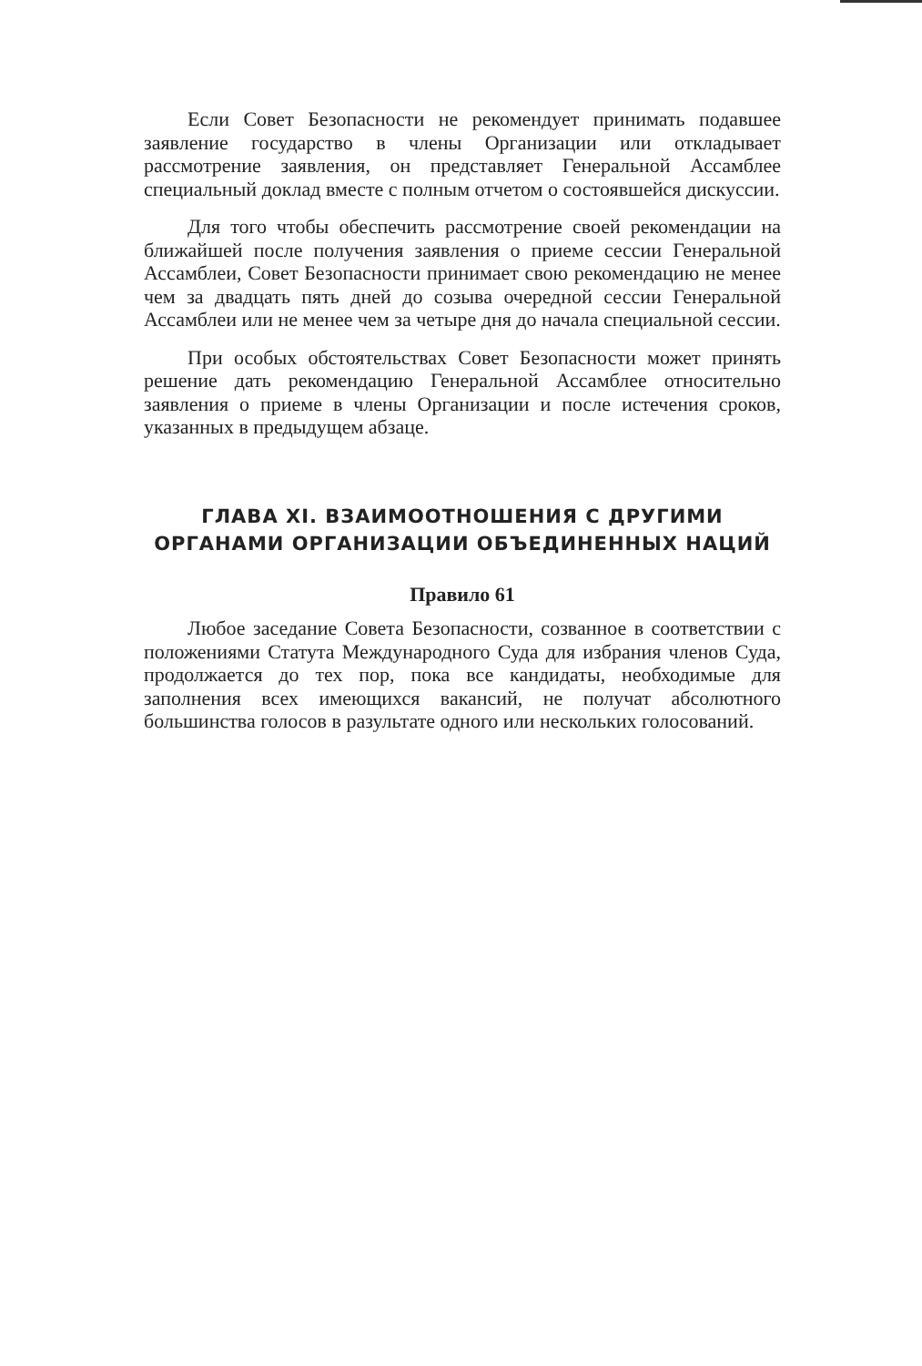Если Совет Безопасности не рекомендует принимать подавшее заявление государство в члены Организации или откладывает рассмотрение заявления, он представляет Генеральной Ассамблее специальный доклад вместе с полным отчетом о состоявшейся дискуссии.
Для того чтобы обеспечить рассмотрение своей рекомендации на ближайшей после получения заявления о приеме сессии Генеральной Ассамблеи, Совет Безопасности принимает свою рекомендацию не менее чем за двадцать пять дней до созыва очередной сессии Генеральной Ассамблеи или не менее чем за четыре дня до начала специальной сессии.
При особых обстоятельствах Совет Безопасности может принять решение дать рекомендацию Генеральной Ассамблее относительно заявления о приеме в члены Организации и после истечения сроков, указанных в предыдущем абзаце.
ГЛАВА XI. ВЗАИМООТНОШЕНИЯ С ДРУГИМИ
ОРГАНАМИ ОРГАНИЗАЦИИ ОБЪЕДИНЕННЫХ НАЦИЙ
Правило 61
Любое заседание Совета Безопасности, созванное в соответствии с положениями Статута Международного Суда для избрания членов Суда, продолжается до тех пор, пока все кандидаты, необходимые для заполнения всех имеющихся вакансий, не получат абсолютного большинства голосов в разультате одного или нескольких голосований.